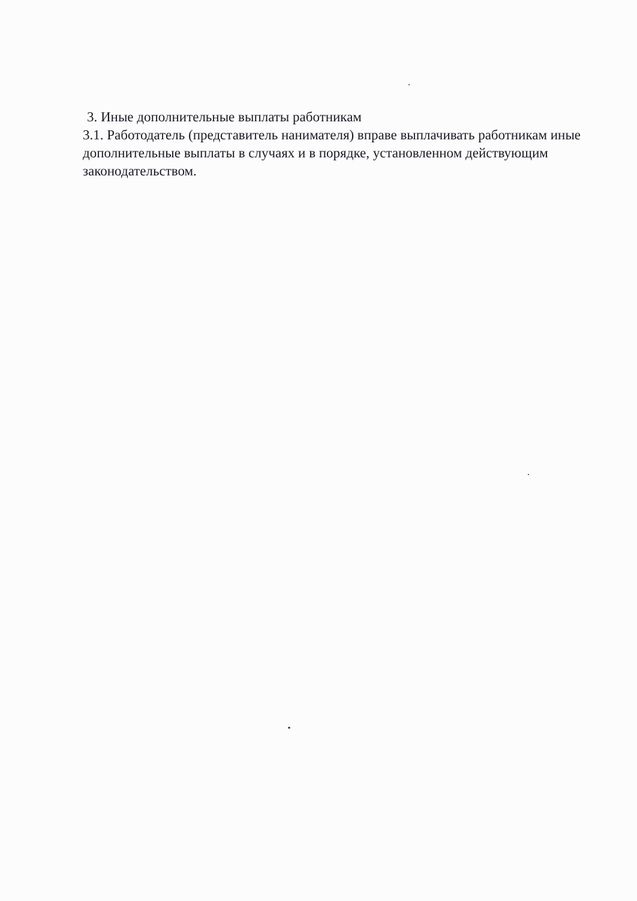3. Иные дополнительные выплаты работникам
3.1. Работодатель (представитель нанимателя) вправе выплачивать работникам иные дополнительные выплаты в случаях и в порядке, установленном действующим законодательством.